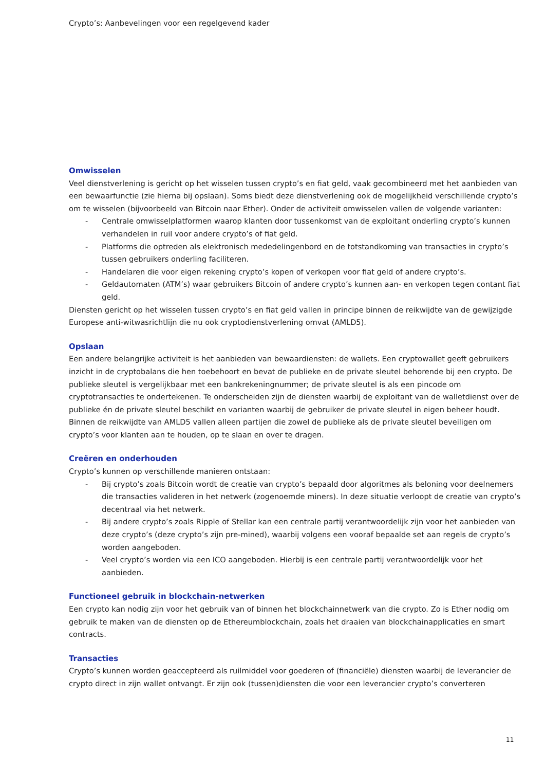Crypto’s: Aanbevelingen voor een regelgevend kader
Omwisselen
Veel dienstverlening is gericht op het wisselen tussen crypto’s en fiat geld, vaak gecombineerd met het aanbieden van een bewaarfunctie (zie hierna bij opslaan). Soms biedt deze dienstverlening ook de mogelijkheid verschillende crypto’s om te wisselen (bijvoorbeeld van Bitcoin naar Ether). Onder de activiteit omwisselen vallen de volgende varianten:
- Centrale omwisselplatformen waarop klanten door tussenkomst van de exploitant onderling crypto’s kunnen verhandelen in ruil voor andere crypto’s of fiat geld.
- Platforms die optreden als elektronisch mededelingenbord en de totstandkoming van transacties in crypto’s tussen gebruikers onderling faciliteren.
- Handelaren die voor eigen rekening crypto’s kopen of verkopen voor fiat geld of andere crypto’s.
- Geldautomaten (ATM’s) waar gebruikers Bitcoin of andere crypto’s kunnen aan- en verkopen tegen contant fiat geld.
Diensten gericht op het wisselen tussen crypto’s en fiat geld vallen in principe binnen de reikwijdte van de gewijzigde Europese anti-witwasrichtlijn die nu ook cryptodienstverlening omvat (AMLD5).
Opslaan
Een andere belangrijke activiteit is het aanbieden van bewaardiensten: de wallets. Een cryptowallet geeft gebruikers inzicht in de cryptobalans die hen toebehoort en bevat de publieke en de private sleutel behorende bij een crypto. De publieke sleutel is vergelijkbaar met een bankrekeningnummer; de private sleutel is als een pincode om cryptotransacties te ondertekenen. Te onderscheiden zijn de diensten waarbij de exploitant van de walletdienst over de publieke én de private sleutel beschikt en varianten waarbij de gebruiker de private sleutel in eigen beheer houdt. Binnen de reikwijdte van AMLD5 vallen alleen partijen die zowel de publieke als de private sleutel beveiligen om crypto’s voor klanten aan te houden, op te slaan en over te dragen.
Creëren en onderhouden
Crypto’s kunnen op verschillende manieren ontstaan:
- Bij crypto’s zoals Bitcoin wordt de creatie van crypto’s bepaald door algoritmes als beloning voor deelnemers die transacties valideren in het netwerk (zogenoemde miners). In deze situatie verloopt de creatie van crypto’s decentraal via het netwerk.
- Bij andere crypto’s zoals Ripple of Stellar kan een centrale partij verantwoordelijk zijn voor het aanbieden van deze crypto’s (deze crypto’s zijn pre-mined), waarbij volgens een vooraf bepaalde set aan regels de crypto’s worden aangeboden.
- Veel crypto’s worden via een ICO aangeboden. Hierbij is een centrale partij verantwoordelijk voor het aanbieden.
Functioneel gebruik in blockchain-netwerken
Een crypto kan nodig zijn voor het gebruik van of binnen het blockchainnetwerk van die crypto. Zo is Ether nodig om gebruik te maken van de diensten op de Ethereumblockchain, zoals het draaien van blockchainapplicaties en smart contracts.
Transacties
Crypto’s kunnen worden geaccepteerd als ruilmiddel voor goederen of (financiële) diensten waarbij de leverancier de crypto direct in zijn wallet ontvangt. Er zijn ook (tussen)diensten die voor een leverancier crypto’s converteren
11